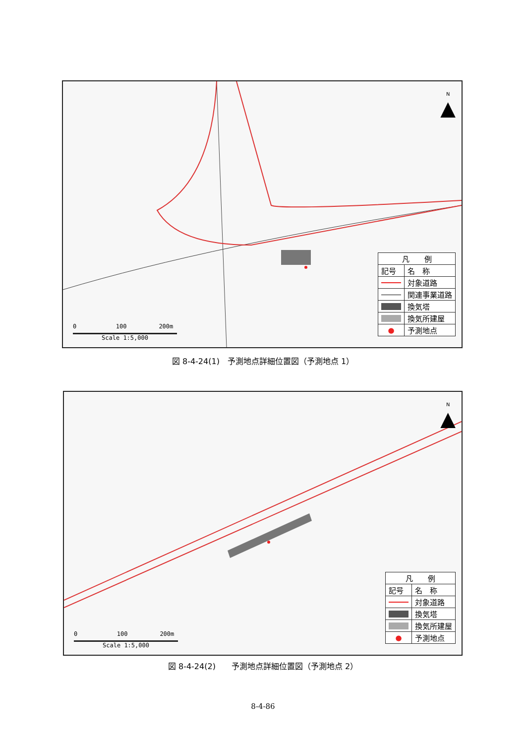N
▲
0 100 200m
Scale 1:5,000
| 凡 例 | |
| --- | --- |
| 記号 | 名 称 |
| | 対象道路 |
| | 関連事業道路 |
| | 換気塔 |
| | 換気所建屋 |
| ● | 予測地点 |
図 8-4-24(1)　予測地点詳細位置図（予測地点 1）
N
▲
0 100 200m
Scale 1:5,000
| 凡 例 | |
| --- | --- |
| 記号 | 名 称 |
| | 対象道路 |
| | 換気塔 |
| | 換気所建屋 |
| ● | 予測地点 |
図 8-4-24(2)　　予測地点詳細位置図（予測地点 2）
8-4-86